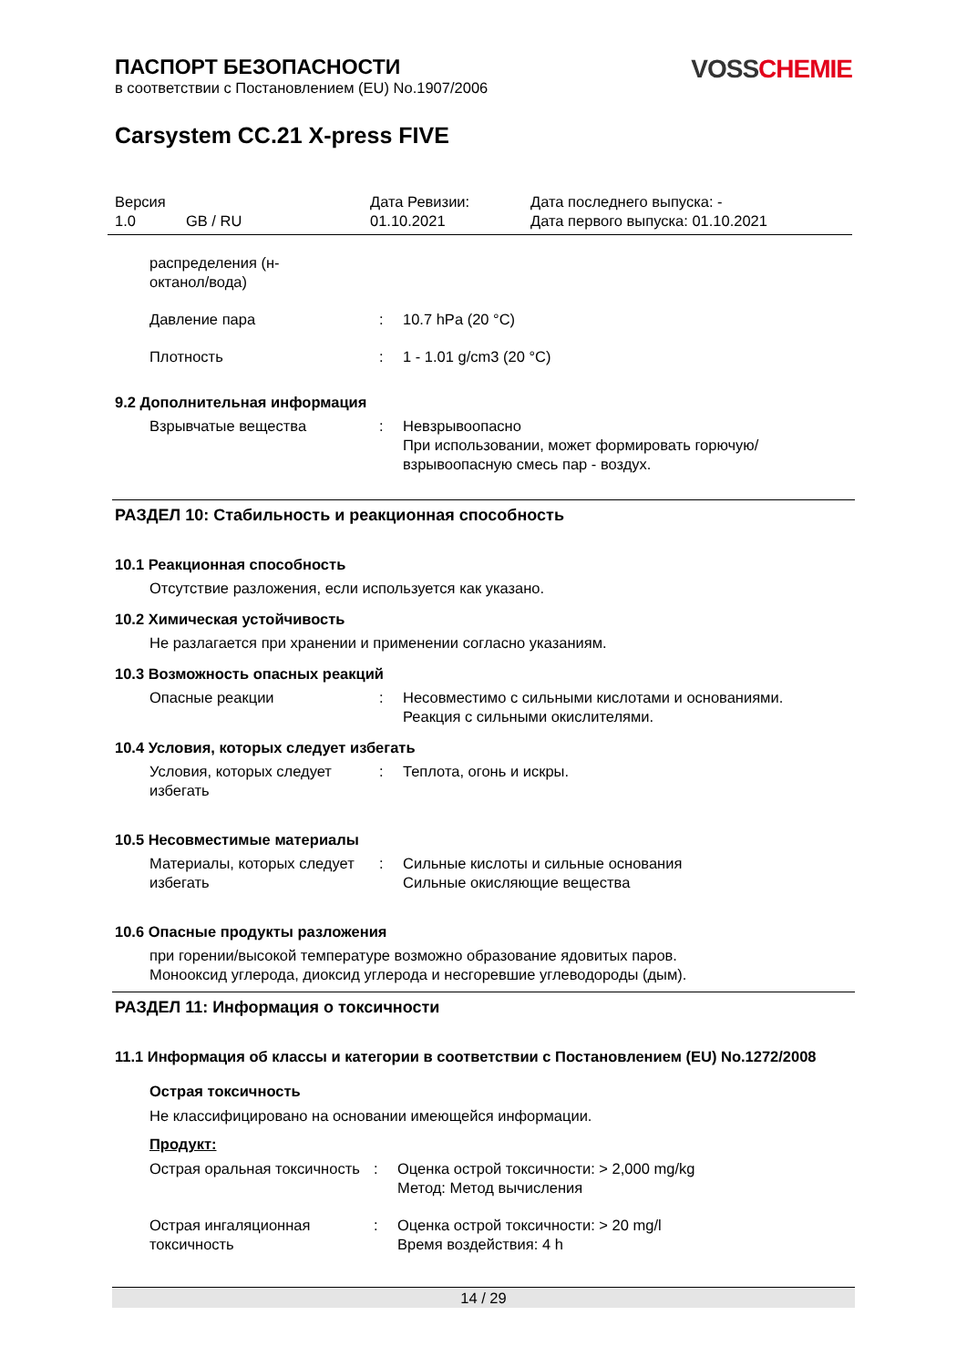ПАСПОРТ БЕЗОПАСНОСТИ
в соответствии с Постановлением (EU) No.1907/2006
VOSS CHEMIE
Carsystem CC.21 X-press FIVE
Версия
1.0 GB / RU
Дата Ревизии:
01.10.2021
Дата последнего выпуска: -
Дата первого выпуска: 01.10.2021
распределения (н-
октанол/вода)
Давление пара
:
10.7 hPa (20 °C)
Плотность
:
1 - 1.01 g/cm3 (20 °C)
9.2 Дополнительная информация
Взрывчатые вещества
:
Невзрывоопасно
При использовании, может формировать горючую/взрывоопасную смесь пар - воздух.
РАЗДЕЛ 10: Стабильность и реакционная способность
10.1 Реакционная способность
Отсутствие разложения, если используется как указано.
10.2 Химическая устойчивость
Не разлагается при хранении и применении согласно указаниям.
10.3 Возможность опасных реакций
Опасные реакции
:
Несовместимо с сильными кислотами и основаниями.
Реакция с сильными окислителями.
10.4 Условия, которых следует избегать
Условия, которых следует избегать
:
Теплота, огонь и искры.
10.5 Несовместимые материалы
Материалы, которых следует избегать
:
Сильные кислоты и сильные основания
Сильные окисляющие вещества
10.6 Опасные продукты разложения
при горении/высокой температуре возможно образование ядовитых паров.
Монооксид углерода, диоксид углерода и несгоревшие углеводороды (дым).
РАЗДЕЛ 11: Информация о токсичности
11.1 Информация об классы и категории в соответствии с Постановлением (EU) No.1272/2008
Острая токсичность
Не классифицировано на основании имеющейся информации.
Продукт:
Острая оральная токсичность
:
Оценка острой токсичности: > 2,000 mg/kg
Метод: Метод вычисления
Острая ингаляционная токсичность
:
Оценка острой токсичности: > 20 mg/l
Время воздействия: 4 h
14 / 29